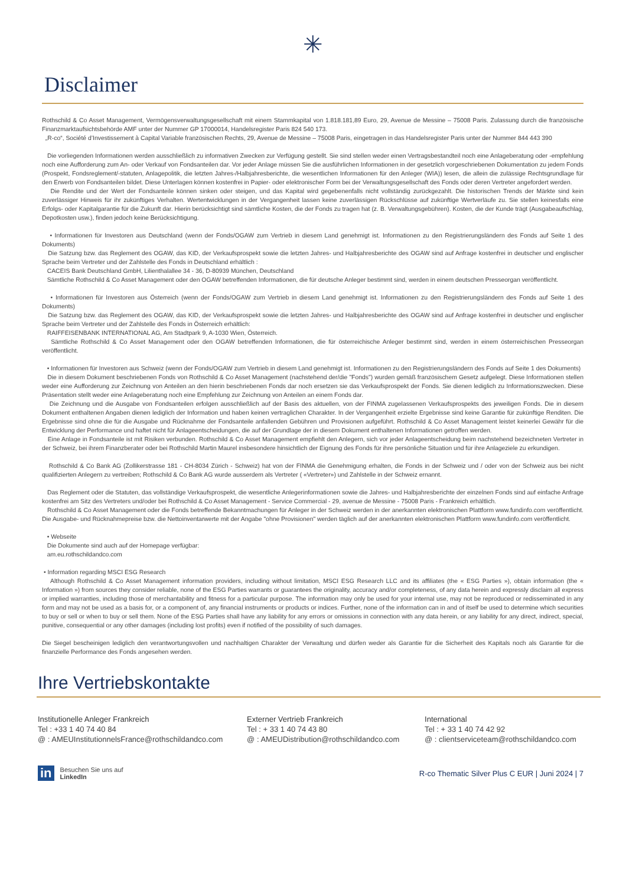✳
Disclaimer
Rothschild & Co Asset Management, Vermögensverwaltungsgesellschaft mit einem Stammkapital von 1.818.181,89 Euro, 29, Avenue de Messine – 75008 Paris. Zulassung durch die französische Finanzmarktaufsichtsbehörde AMF unter der Nummer GP 17000014, Handelsregister Paris 824 540 173.
„R-co“, Société d’Investissement à Capital Variable französischen Rechts, 29, Avenue de Messine – 75008 Paris, eingetragen in das Handelsregister Paris unter der Nummer 844 443 390
Die vorliegenden Informationen werden ausschließlich zu informativen Zwecken zur Verfügung gestellt. Sie sind stellen weder einen Vertragsbestandteil noch eine Anlageberatung oder -empfehlung noch eine Aufforderung zum An- oder Verkauf von Fondsanteilen dar. Vor jeder Anlage müssen Sie die ausführlichen Informationen in der gesetzlich vorgeschriebenen Dokumentation zu jedem Fonds (Prospekt, Fondsreglement/-statuten, Anlagepolitik, die letzten Jahres-/Halbjahresberichte, die wesentlichen Informationen für den Anleger (WIA)) lesen, die allein die zulässige Rechtsgrundlage für den Erwerb von Fondsanteilen bildet. Diese Unterlagen können kostenfrei in Papier- oder elektronischer Form bei der Verwaltungsgesellschaft des Fonds oder deren Vertreter angefordert werden.
Die Rendite und der Wert der Fondsanteile können sinken oder steigen, und das Kapital wird gegebenenfalls nicht vollständig zurückgezahlt. Die historischen Trends der Märkte sind kein zuverlässiger Hinweis für ihr zukünftiges Verhalten. Wertentwicklungen in der Vergangenheit lassen keine zuverlässigen Rückschlüsse auf zukünftige Wertverläufe zu. Sie stellen keinesfalls eine Erfolgs- oder Kapitalgarantie für die Zukunft dar. Hierin berücksichtigt sind sämtliche Kosten, die der Fonds zu tragen hat (z. B. Verwaltungsgebühren). Kosten, die der Kunde trägt (Ausgabeaufschlag, Depotkosten usw.), finden jedoch keine Berücksichtigung.
• Informationen für Investoren aus Deutschland (wenn der Fonds/OGAW zum Vertrieb in diesem Land genehmigt ist. Informationen zu den Registrierungsländern des Fonds auf Seite 1 des Dokuments)
Die Satzung bzw. das Reglement des OGAW, das KID, der Verkaufsprospekt sowie die letzten Jahres- und Halbjahresberichte des OGAW sind auf Anfrage kostenfrei in deutscher und englischer Sprache beim Vertreter und der Zahlstelle des Fonds in Deutschland erhältlich :
CACEIS Bank Deutschland GmbH, Lilienthalallee 34 - 36, D-80939 München, Deutschland
Sämtliche Rothschild & Co Asset Management oder den OGAW betreffenden Informationen, die für deutsche Anleger bestimmt sind, werden in einem deutschen Presseorgan veröffentlicht.
• Informationen für Investoren aus Österreich (wenn der Fonds/OGAW zum Vertrieb in diesem Land genehmigt ist. Informationen zu den Registrierungsländern des Fonds auf Seite 1 des Dokuments)
Die Satzung bzw. das Reglement des OGAW, das KID, der Verkaufsprospekt sowie die letzten Jahres- und Halbjahresberichte des OGAW sind auf Anfrage kostenfrei in deutscher und englischer Sprache beim Vertreter und der Zahlstelle des Fonds in Österreich erhältlich:
RAIFFEISENBANK INTERNATIONAL AG, Am Stadtpark 9, A-1030 Wien, Österreich.
Sämtliche Rothschild & Co Asset Management oder den OGAW betreffenden Informationen, die für österreichische Anleger bestimmt sind, werden in einem österreichischen Presseorgan veröffentlicht.
• Informationen für Investoren aus Schweiz (wenn der Fonds/OGAW zum Vertrieb in diesem Land genehmigt ist. Informationen zu den Registrierungsländern des Fonds auf Seite 1 des Dokuments)
Die in diesem Dokument beschriebenen Fonds von Rothschild & Co Asset Management (nachstehend der/die "Fonds") wurden gemäß französischem Gesetz aufgelegt. Diese Informationen stellen weder eine Aufforderung zur Zeichnung von Anteilen an den hierin beschriebenen Fonds dar noch ersetzen sie das Verkaufsprospekt der Fonds. Sie dienen lediglich zu Informationszwecken. Diese Präsentation stellt weder eine Anlageberatung noch eine Empfehlung zur Zeichnung von Anteilen an einem Fonds dar.
Die Zeichnung und die Ausgabe von Fondsanteilen erfolgen ausschließlich auf der Basis des aktuellen, von der FINMA zugelassenen Verkaufsprospekts des jeweiligen Fonds. Die in diesem Dokument enthaltenen Angaben dienen lediglich der Information und haben keinen vertraglichen Charakter. In der Vergangenheit erzielte Ergebnisse sind keine Garantie für zukünftige Renditen. Die Ergebnisse sind ohne die für die Ausgabe und Rücknahme der Fondsanteile anfallenden Gebühren und Provisionen aufgeführt. Rothschild & Co Asset Management leistet keinerlei Gewähr für die Entwicklung der Performance und haftet nicht für Anlageentscheidungen, die auf der Grundlage der in diesem Dokument enthaltenen Informationen getroffen werden.
Eine Anlage in Fondsanteile ist mit Risiken verbunden. Rothschild & Co Asset Management empfiehlt den Anlegern, sich vor jeder Anlageentscheidung beim nachstehend bezeichneten Vertreter in der Schweiz, bei ihrem Finanzberater oder bei Rothschild Martin Maurel insbesondere hinsichtlich der Eignung des Fonds für ihre persönliche Situation und für ihre Anlageziele zu erkundigen.
Rothschild & Co Bank AG (Zollikerstrasse 181 - CH-8034 Zürich - Schweiz) hat von der FINMA die Genehmigung erhalten, die Fonds in der Schweiz und / oder von der Schweiz aus bei nicht qualifizierten Anlegern zu vertreiben; Rothschild & Co Bank AG wurde ausserdem als Vertreter ( «Vertreter») und Zahlstelle in der Schweiz ernannt.
Das Reglement oder die Statuten, das vollständige Verkaufsprospekt, die wesentliche Anlegerinformationen sowie die Jahres- und Halbjahresberichte der einzelnen Fonds sind auf einfache Anfrage kostenfrei am Sitz des Vertreters und/oder bei Rothschild & Co Asset Management - Service Commercial - 29, avenue de Messine - 75008 Paris - Frankreich erhältlich.
Rothschild & Co Asset Management oder die Fonds betreffende Bekanntmachungen für Anleger in der Schweiz werden in der anerkannten elektronischen Plattform www.fundinfo.com veröffentlicht. Die Ausgabe- und Rücknahmepreise bzw. die Nettoinventarwerte mit der Angabe "ohne Provisionen" werden täglich auf der anerkannten elektronischen Plattform www.fundinfo.com veröffentlicht.
• Webseite
Die Dokumente sind auch auf der Homepage verfügbar:
am.eu.rothschildandco.com
• Information regarding MSCI ESG Research
Although Rothschild & Co Asset Management information providers, including without limitation, MSCI ESG Research LLC and its affiliates (the « ESG Parties »), obtain information (the « Information ») from sources they consider reliable, none of the ESG Parties warrants or guarantees the originality, accuracy and/or completeness, of any data herein and expressly disclaim all express or implied warranties, including those of merchantability and fitness for a particular purpose. The information may only be used for your internal use, may not be reproduced or redisseminated in any form and may not be used as a basis for, or a component of, any financial instruments or products or indices. Further, none of the information can in and of itself be used to determine which securities to buy or sell or when to buy or sell them. None of the ESG Parties shall have any liability for any errors or omissions in connection with any data herein, or any liability for any direct, indirect, special, punitive, consequential or any other damages (including lost profits) even if notified of the possibility of such damages.
Die Siegel bescheinigen lediglich den verantwortungsvollen und nachhaltigen Charakter der Verwaltung und dürfen weder als Garantie für die Sicherheit des Kapitals noch als Garantie für die finanzielle Performance des Fonds angesehen werden.
Ihre Vertriebskontakte
Institutionelle Anleger Frankreich
Tel : +33 1 40 74 40 84
@ : AMEUInstitutionnelsFrance@rothschildandco.com
Externer Vertrieb Frankreich
Tel : + 33 1 40 74 43 80
@ : AMEUDistribution@rothschildandco.com
International
Tel : + 33 1 40 74 42 92
@ : clientserviceteam@rothschildandco.com
in
Besuchen Sie uns auf
LinkedIn
R-co Thematic Silver Plus C EUR | Juni 2024 | 7